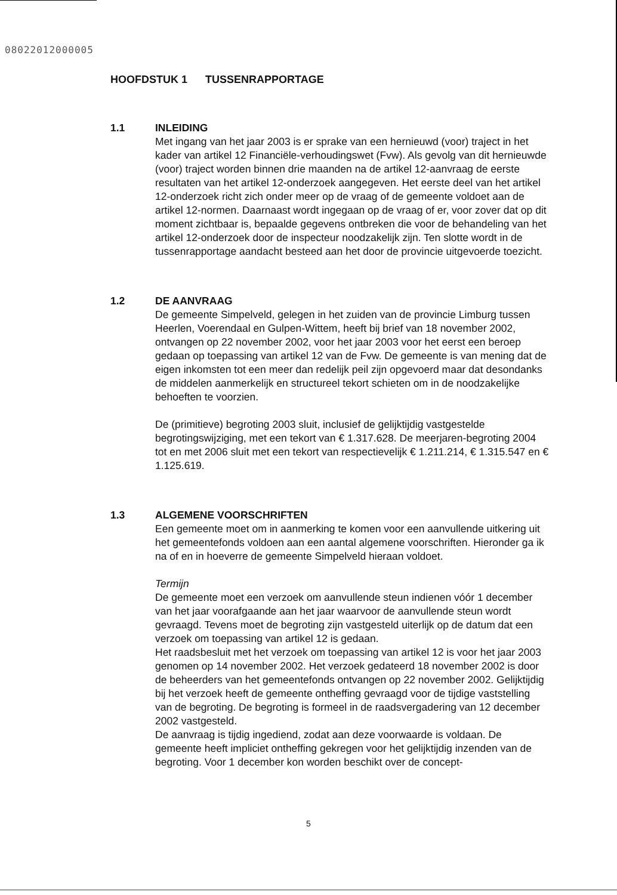08022012000005
HOOFDSTUK 1 TUSSENRAPPORTAGE
1.1 INLEIDING
Met ingang van het jaar 2003 is er sprake van een hernieuwd (voor) traject in het kader van artikel 12 Financiële-verhoudingswet (Fvw). Als gevolg van dit hernieuwde (voor) traject worden binnen drie maanden na de artikel 12-aanvraag de eerste resultaten van het artikel 12-onderzoek aangegeven. Het eerste deel van het artikel 12-onderzoek richt zich onder meer op de vraag of de gemeente voldoet aan de artikel 12-normen. Daarnaast wordt ingegaan op de vraag of er, voor zover dat op dit moment zichtbaar is, bepaalde gegevens ontbreken die voor de behandeling van het artikel 12-onderzoek door de inspecteur noodzakelijk zijn. Ten slotte wordt in de tussenrapportage aandacht besteed aan het door de provincie uitgevoerde toezicht.
1.2 DE AANVRAAG
De gemeente Simpelveld, gelegen in het zuiden van de provincie Limburg tussen Heerlen, Voerendaal en Gulpen-Wittem, heeft bij brief van 18 november 2002, ontvangen op 22 november 2002, voor het jaar 2003 voor het eerst een beroep gedaan op toepassing van artikel 12 van de Fvw. De gemeente is van mening dat de eigen inkomsten tot een meer dan redelijk peil zijn opgevoerd maar dat desondanks de middelen aanmerkelijk en structureel tekort schieten om in de noodzakelijke behoeften te voorzien.
De (primitieve) begroting 2003 sluit, inclusief de gelijktijdig vastgestelde begrotingswijziging, met een tekort van € 1.317.628. De meerjaren-begroting 2004 tot en met 2006 sluit met een tekort van respectievelijk € 1.211.214, € 1.315.547 en € 1.125.619.
1.3 ALGEMENE VOORSCHRIFTEN
Een gemeente moet om in aanmerking te komen voor een aanvullende uitkering uit het gemeentefonds voldoen aan een aantal algemene voorschriften. Hieronder ga ik na of en in hoeverre de gemeente Simpelveld hieraan voldoet.
Termijn
De gemeente moet een verzoek om aanvullende steun indienen vóór 1 december van het jaar voorafgaande aan het jaar waarvoor de aanvullende steun wordt gevraagd. Tevens moet de begroting zijn vastgesteld uiterlijk op de datum dat een verzoek om toepassing van artikel 12 is gedaan.
Het raadsbesluit met het verzoek om toepassing van artikel 12 is voor het jaar 2003 genomen op 14 november 2002. Het verzoek gedateerd 18 november 2002 is door de beheerders van het gemeentefonds ontvangen op 22 november 2002. Gelijktijdig bij het verzoek heeft de gemeente ontheffing gevraagd voor de tijdige vaststelling van de begroting. De begroting is formeel in de raadsvergadering van 12 december 2002 vastgesteld.
De aanvraag is tijdig ingediend, zodat aan deze voorwaarde is voldaan. De gemeente heeft impliciet ontheffing gekregen voor het gelijktijdig inzenden van de begroting. Voor 1 december kon worden beschikt over de concept-
5